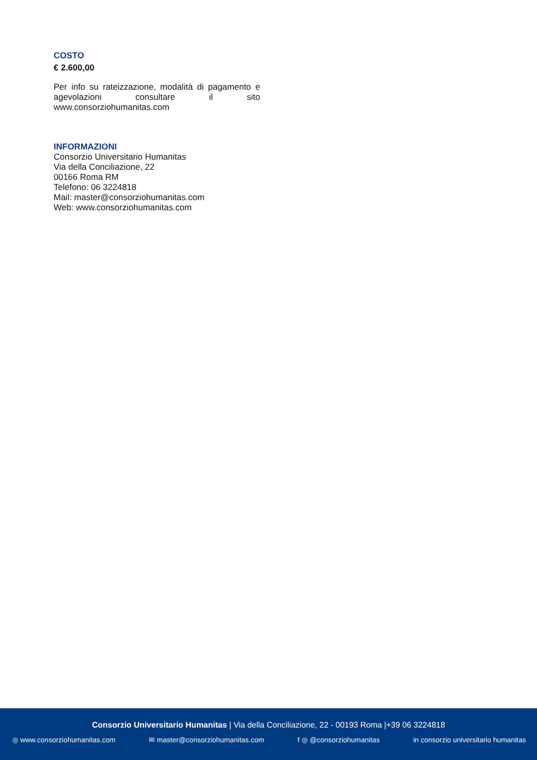COSTO
€ 2.600,00
Per info su rateizzazione, modalità di pagamento e agevolazioni consultare il sito www.consorziohumanitas.com
INFORMAZIONI
Consorzio Universitario Humanitas
Via della Conciliazione, 22
00166 Roma RM
Telefono: 06 3224818
Mail: master@consorziohumanitas.com
Web: www.consorziohumanitas.com
Consorzio Universitario Humanitas | Via della Conciliazione, 22 - 00193 Roma |+39 06 3224818
◎ www.consorziohumanitas.com ✉ master@consorziohumanitas.com f ◎ @consorziohumanitas in consorzio universitario humanitas